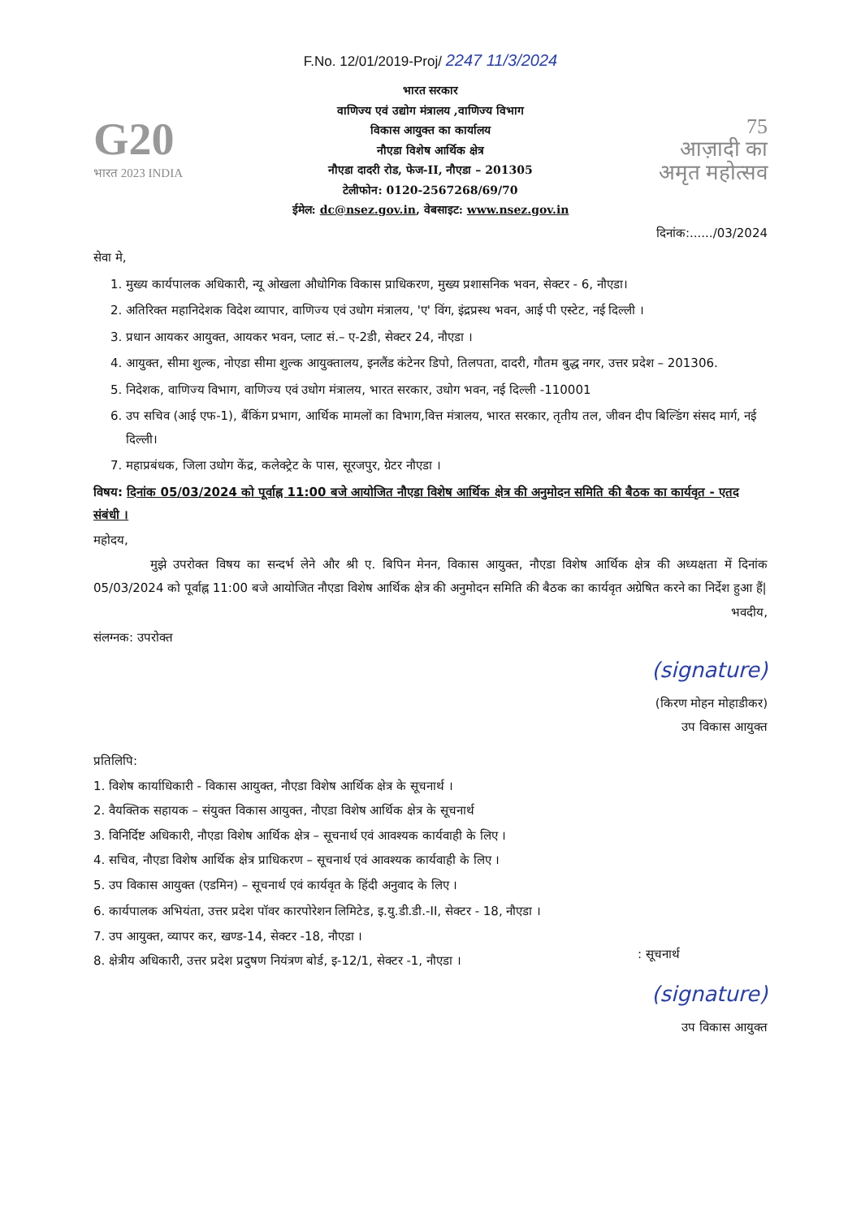F.No. 12/01/2019-Proj/ 2247 11/3/2024
G20
भारत 2023 INDIA
भारत सरकार
वाणिज्य एवं उद्योग मंत्रालय ,वाणिज्य विभाग
विकास आयुक्त का कार्यालय
नौएडा विशेष आर्थिक क्षेत्र
नौएडा दादरी रोड, फेज-II, नौएडा – 201305
टेलीफोन: 0120-2567268/69/70
ईमेल: dc@nsez.gov.in, वेबसाइट: www.nsez.gov.in
75
आज़ादी का
अमृत महोत्सव
दिनांक:....../03/2024
सेवा मे,
1. मुख्य कार्यपालक अधिकारी, न्यू ओखला औधोगिक विकास प्राधिकरण, मुख्य प्रशासनिक भवन, सेक्टर - 6, नौएडा।
2. अतिरिक्त महानिदेशक विदेश व्यापार, वाणिज्य एवं उधोग मंत्रालय, 'ए' विंग, इंद्रप्रस्थ भवन, आई पी एस्टेट, नई दिल्ली ।
3. प्रधान आयकर आयुक्त, आयकर भवन, प्लाट सं.– ए-2डी, सेक्टर 24, नौएडा ।
4. आयुक्त, सीमा शुल्क, नोएडा सीमा शुल्क आयुक्तालय, इनलैंड कंटेनर डिपो, तिलपता, दादरी, गौतम बुद्ध नगर, उत्तर प्रदेश – 201306.
5. निदेशक, वाणिज्य विभाग, वाणिज्य एवं उधोग मंत्रालय, भारत सरकार, उधोग भवन, नई दिल्ली -110001
6. उप सचिव (आई एफ-1), बैंकिंग प्रभाग, आर्थिक मामलों का विभाग,वित्त मंत्रालय, भारत सरकार, तृतीय तल, जीवन दीप बिल्डिंग संसद मार्ग, नई दिल्ली।
7. महाप्रबंधक, जिला उधोग केंद्र, कलेक्ट्रेट के पास, सूरजपुर, ग्रेटर नौएडा ।
विषय: दिनांक 05/03/2024 को पूर्वाह्न 11:00 बजे आयोजित नौएडा विशेष आर्थिक क्षेत्र की अनुमोदन समिति की बैठक का कार्यवृत - एतद संबंधी ।
महोदय,
मुझे उपरोक्त विषय का सन्दर्भ लेने और श्री ए. बिपिन मेनन, विकास आयुक्त, नौएडा विशेष आर्थिक क्षेत्र की अध्यक्षता में दिनांक 05/03/2024 को पूर्वाह्न 11:00 बजे आयोजित नौएडा विशेष आर्थिक क्षेत्र की अनुमोदन समिति की बैठक का कार्यवृत अग्रेषित करने का निर्देश हुआ हैं|
भवदीय,
संलग्नक: उपरोक्त
(signature)
(किरण मोहन मोहाडीकर)
उप विकास आयुक्त
प्रतिलिपि:
1. विशेष कार्याधिकारी - विकास आयुक्त, नौएडा विशेष आर्थिक क्षेत्र के सूचनार्थ ।
2. वैयक्तिक सहायक – संयुक्त विकास आयुक्त, नौएडा विशेष आर्थिक क्षेत्र के सूचनार्थ
3. विनिर्दिष्ट अधिकारी, नौएडा विशेष आर्थिक क्षेत्र – सूचनार्थ एवं आवश्यक कार्यवाही के लिए ।
4. सचिव, नौएडा विशेष आर्थिक क्षेत्र प्राधिकरण – सूचनार्थ एवं आवश्यक कार्यवाही के लिए ।
5. उप विकास आयुक्त (एडमिन) – सूचनार्थ एवं कार्यवृत के हिंदी अनुवाद के लिए ।
6. कार्यपालक अभियंता, उत्तर प्रदेश पॉवर कारपोरेशन लिमिटेड, इ.यु.डी.डी.-II, सेक्टर - 18, नौएडा ।
7. उप आयुक्त, व्यापर कर, खण्ड-14, सेक्टर -18, नौएडा ।
8. क्षेत्रीय अधिकारी, उत्तर प्रदेश प्रदुषण नियंत्रण बोर्ड, इ-12/1, सेक्टर -1, नौएडा ।
: सूचनार्थ
(signature)
उप विकास आयुक्त